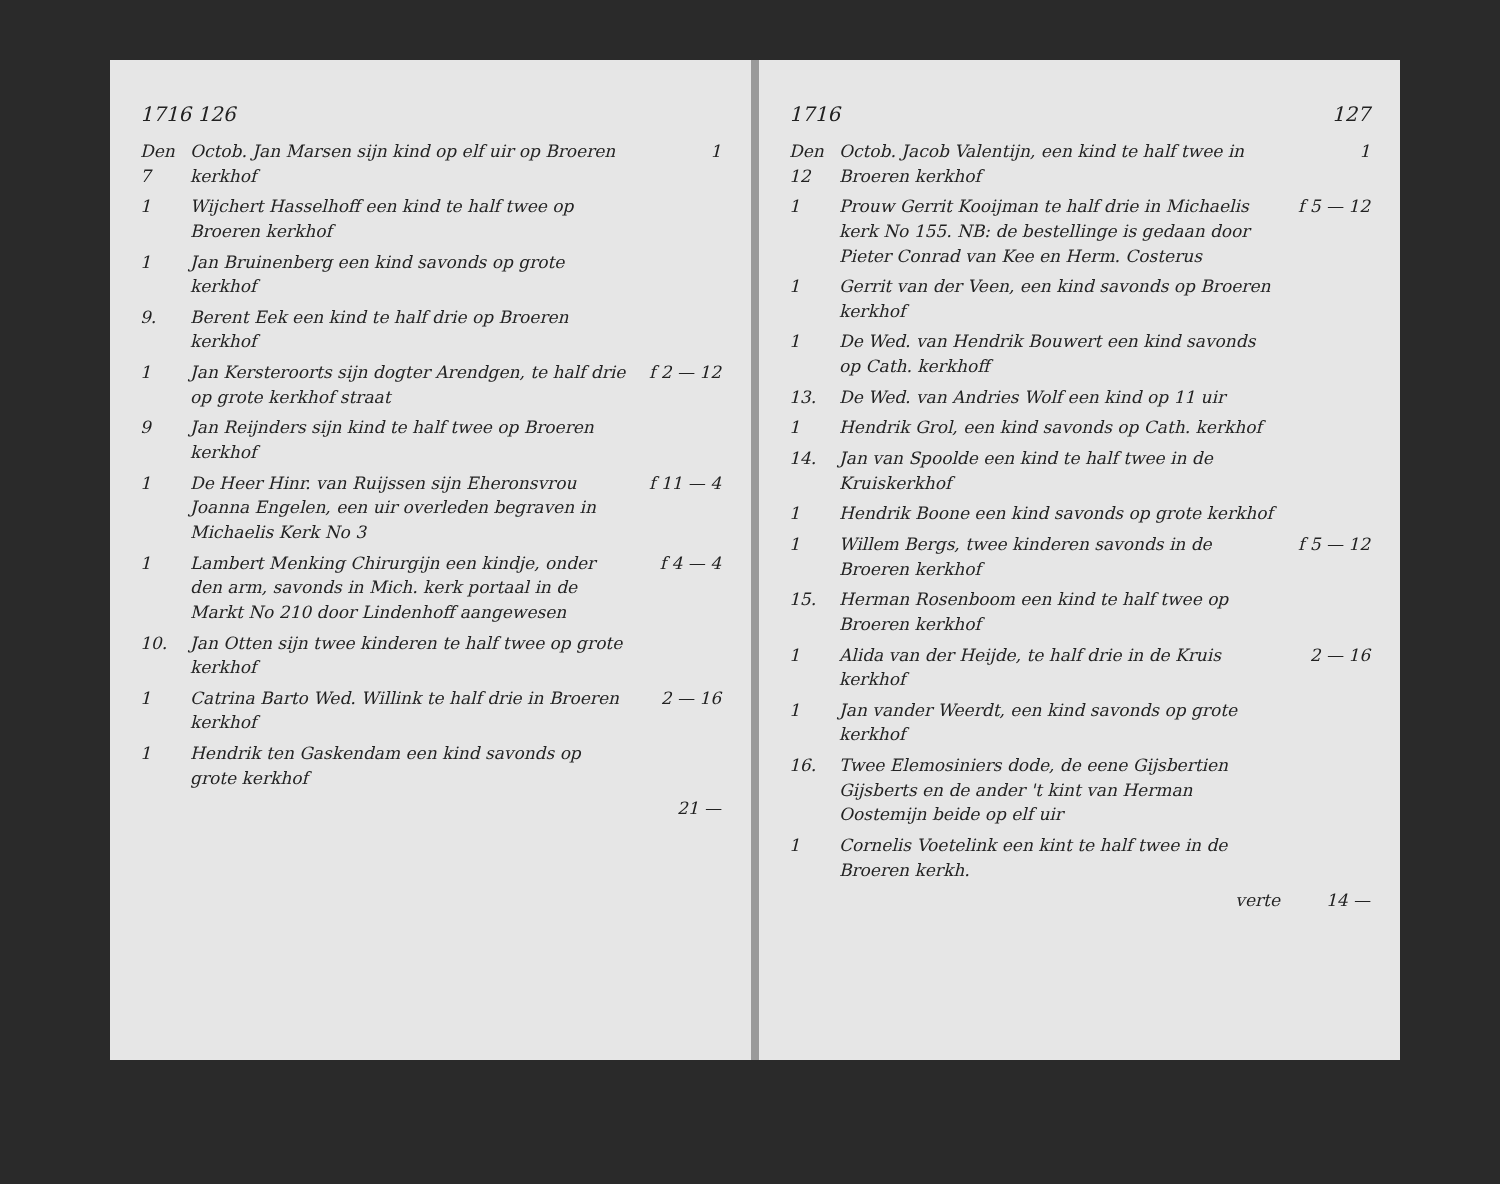1716 126
Den 7
Octob. Jan Marsen sijn kind op elf uir op Broeren kerkhof
1
1 Wijchert Hasselhoff een kind te half twee op Broeren kerkhof
1 Jan Bruinenberg een kind savonds op grote kerkhof
9. Berent Eek een kind te half drie op Broeren kerkhof
1 Jan Kersteroorts sijn dogter Arendgen, te half drie op grote kerkhof straat
f 2 — 12
9 Jan Reijnders sijn kind te half twee op Broeren kerkhof
1 De Heer Hinr. van Ruijssen sijn Eheronsvrou Joanna Engelen, een uir overleden begraven in Michaelis Kerk No 3
f 11 — 4
1 Lambert Menking Chirurgijn een kindje, onder den arm, savonds in Mich. kerk portaal in de Markt No 210 door Lindenhoff aangewesen
f 4 — 4
10. Jan Otten sijn twee kinderen te half twee op grote kerkhof
1 Catrina Barto Wed. Willink te half drie in Broeren kerkhof
2 — 16
1 Hendrik ten Gaskendam een kind savonds op grote kerkhof
21 —
1716 127
Den 12
Octob. Jacob Valentijn, een kind te half twee in Broeren kerkhof
1
1 Prouw Gerrit Kooijman te half drie in Michaelis kerk No 155. NB: de bestellinge is gedaan door Pieter Conrad van Kee en Herm. Costerus
f 5 — 12
1 Gerrit van der Veen, een kind savonds op Broeren kerkhof
1 De Wed. van Hendrik Bouwert een kind savonds op Cath. kerkhoff
13. De Wed. van Andries Wolf een kind op 11 uir
1 Hendrik Grol, een kind savonds op Cath. kerkhof
14. Jan van Spoolde een kind te half twee in de Kruiskerkhof
1 Hendrik Boone een kind savonds op grote kerkhof
1 Willem Bergs, twee kinderen savonds in de Broeren kerkhof
f 5 — 12
15. Herman Rosenboom een kind te half twee op Broeren kerkhof
1 Alida van der Heijde, te half drie in de Kruis kerkhof
2 — 16
1 Jan vander Weerdt, een kind savonds op grote kerkhof
16. Twee Elemosiniers dode, de eene Gijsbertien Gijsberts en de ander 't kint van Herman Oostemijn beide op elf uir
1 Cornelis Voetelink een kint te half twee in de Broeren kerkh.
verte 14 —